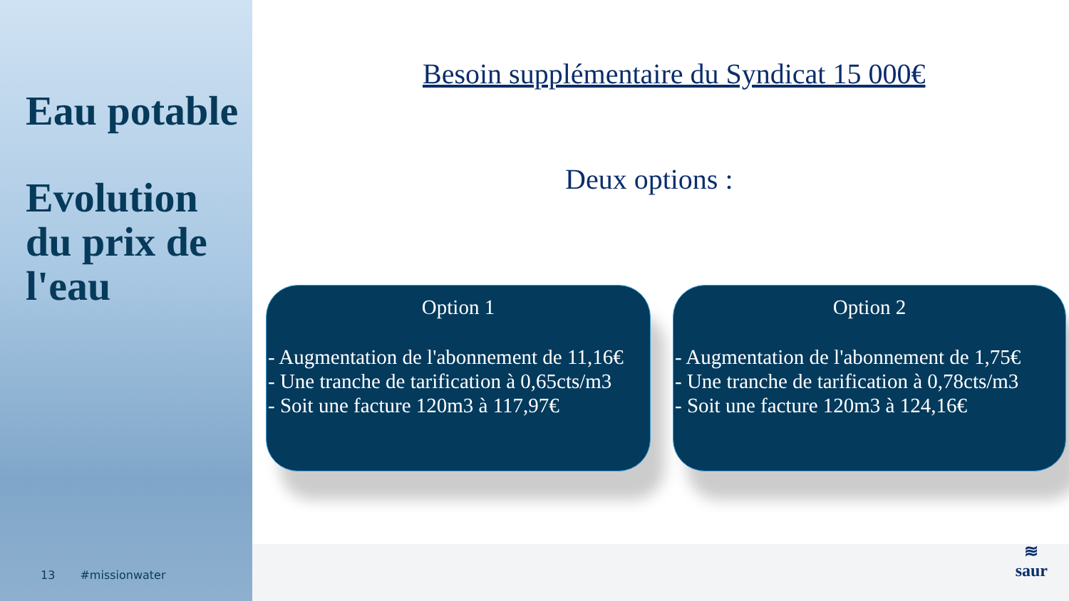Eau potable
Evolution du prix de l'eau
13 #missionwater
Besoin supplémentaire du Syndicat 15 000€
Deux options :
Option 1
- Augmentation de l'abonnement de 11,16€
- Une tranche de tarification à 0,65cts/m3
- Soit une facture 120m3 à 117,97€
Option 2
- Augmentation de l'abonnement de 1,75€
- Une tranche de tarification à 0,78cts/m3
- Soit une facture 120m3 à 124,16€
≋
saur